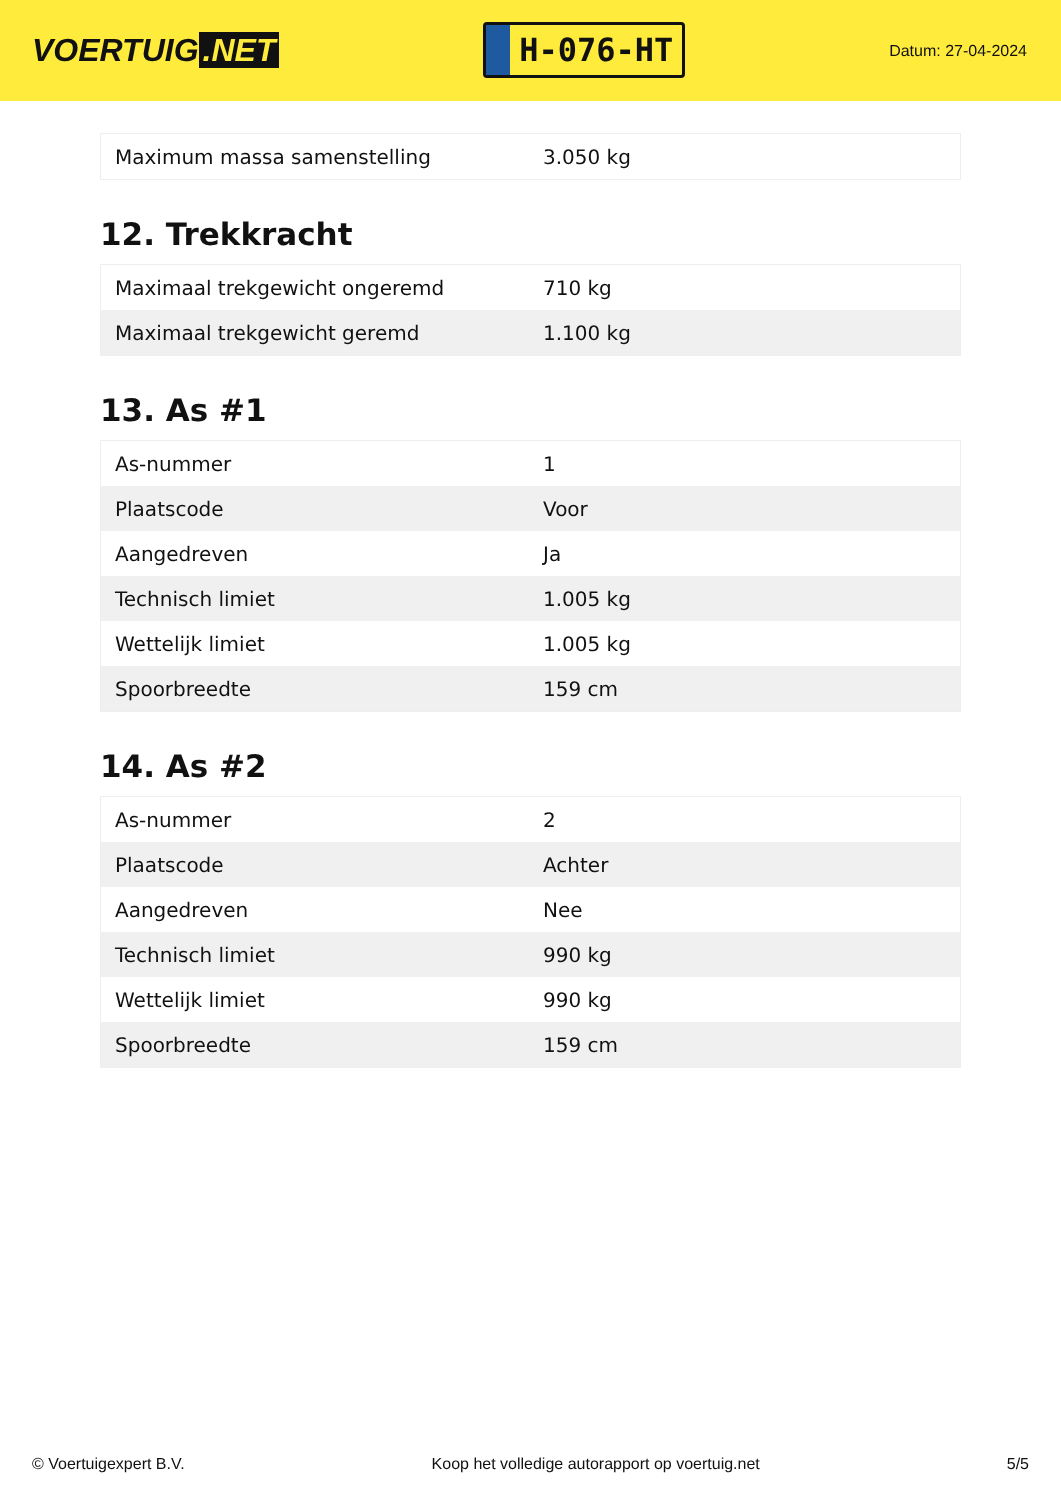VOERTUIG.NET
H-076-HT
Datum: 27-04-2024
| Maximum massa samenstelling | 3.050 kg |
12. Trekkracht
| Maximaal trekgewicht ongeremd | 710 kg |
| Maximaal trekgewicht geremd | 1.100 kg |
13. As #1
| As-nummer | 1 |
| Plaatscode | Voor |
| Aangedreven | Ja |
| Technisch limiet | 1.005 kg |
| Wettelijk limiet | 1.005 kg |
| Spoorbreedte | 159 cm |
14. As #2
| As-nummer | 2 |
| Plaatscode | Achter |
| Aangedreven | Nee |
| Technisch limiet | 990 kg |
| Wettelijk limiet | 990 kg |
| Spoorbreedte | 159 cm |
© Voertuigexpert B.V. Koop het volledige autorapport op voertuig.net 5/5